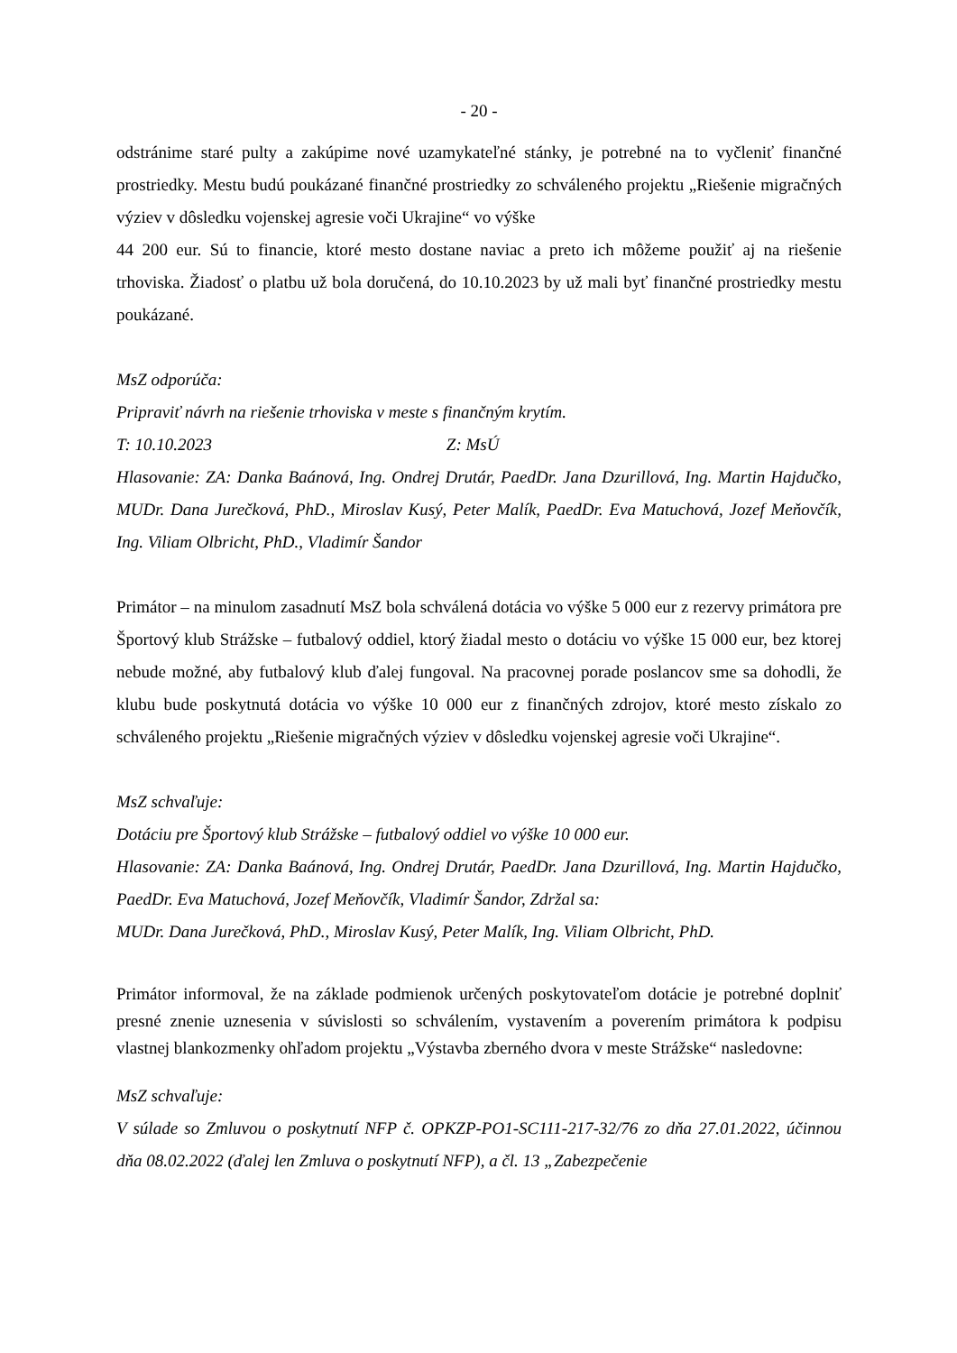- 20 -
odstránime staré pulty a zakúpime nové uzamykateľné stánky, je potrebné na to vyčleniť finančné prostriedky. Mestu budú poukázané finančné prostriedky zo schváleného projektu „Riešenie migračných výziev v dôsledku vojenskej agresie voči Ukrajine“ vo výške
44 200 eur. Sú to financie, ktoré mesto dostane naviac a preto ich môžeme použiť aj na riešenie trhoviska. Žiadosť o platbu už bola doručená, do 10.10.2023 by už mali byť finančné prostriedky mestu poukázané.
MsZ odporúča:
Pripraviť návrh na riešenie trhoviska v meste s finančným krytím.
T: 10.10.2023 Z: MsÚ
Hlasovanie: ZA: Danka Baánová, Ing. Ondrej Drutár, PaedDr. Jana Dzurillová, Ing. Martin Hajdučko, MUDr. Dana Jurečková, PhD., Miroslav Kusý, Peter Malík, PaedDr. Eva Matuchová, Jozef Meňovčík, Ing. Viliam Olbricht, PhD., Vladimír Šandor
Primátor – na minulom zasadnutí MsZ bola schválená dotácia vo výške 5 000 eur z rezervy primátora pre Športový klub Strážske – futbalový oddiel, ktorý žiadal mesto o dotáciu vo výške 15 000 eur, bez ktorej nebude možné, aby futbalový klub ďalej fungoval. Na pracovnej porade poslancov sme sa dohodli, že klubu bude poskytnutá dotácia vo výške 10 000 eur z finančných zdrojov, ktoré mesto získalo zo schváleného projektu „Riešenie migračných výziev v dôsledku vojenskej agresie voči Ukrajine“.
MsZ schvaľuje:
Dotáciu pre Športový klub Strážske – futbalový oddiel vo výške 10 000 eur.
Hlasovanie: ZA: Danka Baánová, Ing. Ondrej Drutár, PaedDr. Jana Dzurillová, Ing. Martin Hajdučko, PaedDr. Eva Matuchová, Jozef Meňovčík, Vladimír Šandor, Zdržal sa:
MUDr. Dana Jurečková, PhD., Miroslav Kusý, Peter Malík, Ing. Viliam Olbricht, PhD.
Primátor informoval, že na základe podmienok určených poskytovateľom dotácie je potrebné doplniť presné znenie uznesenia v súvislosti so schválením, vystavením a poverením primátora k podpisu vlastnej blankozmenky ohľadom projektu „Výstavba zberného dvora v meste Strážske“ nasledovne:
MsZ schvaľuje:
V súlade so Zmluvou o poskytnutí NFP č. OPKZP-PO1-SC111-217-32/76 zo dňa 27.01.2022, účinnou dňa 08.02.2022 (ďalej len Zmluva o poskytnutí NFP), a čl. 13 „Zabezpečenie